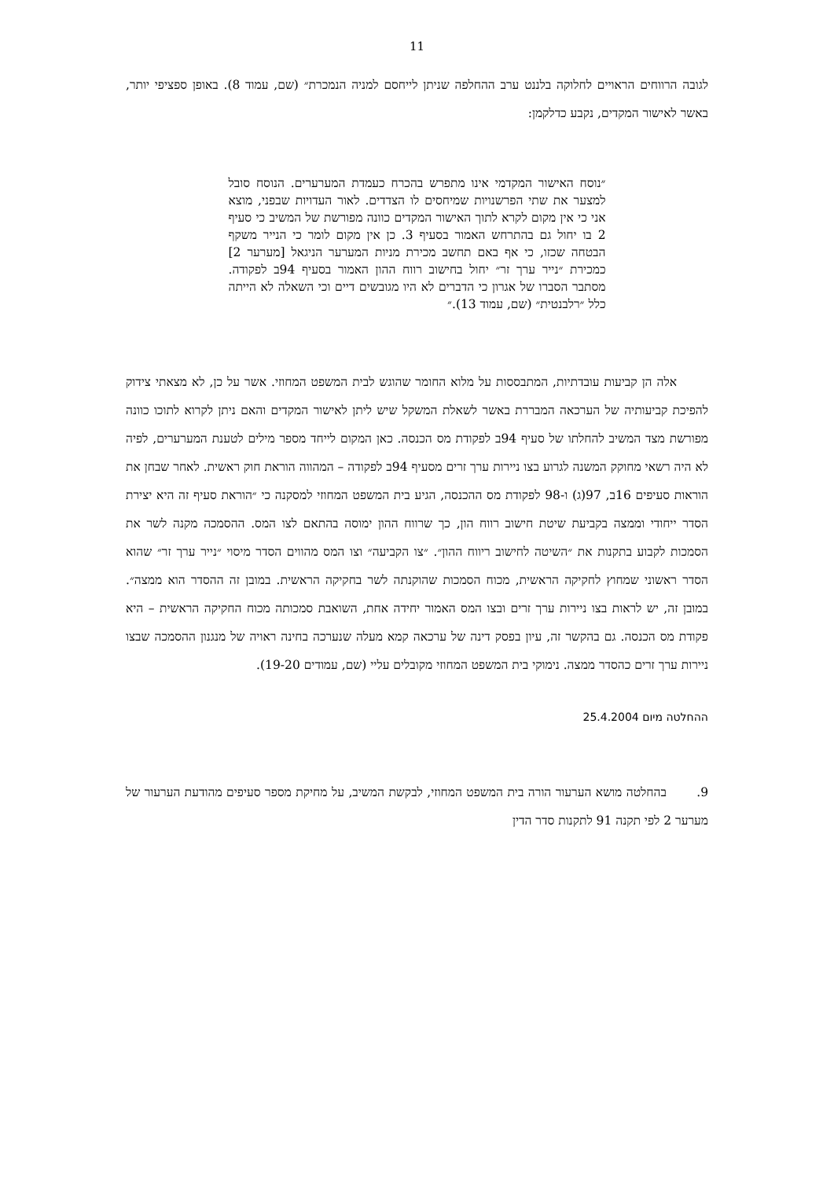11
לגובה הרווחים הראויים לחלוקה בלננט ערב ההחלפה שניתן לייחסם למניה הנמכרת״ (שם, עמוד 8). באופן ספציפי יותר, באשר לאישור המקדים, נקבע כדלקמן:
״נוסח האישור המקדמי אינו מתפרש בהכרח כעמדת המערערים. הנוסח סובל למצער את שתי הפרשנויות שמיחסים לו הצדדים. לאור העדויות שבפני, מוצא אני כי אין מקום לקרא לתוך האישור המקדים כוונה מפורשת של המשיב כי סעיף 2 בו יחול גם בהתרחש האמור בסעיף 3. כן אין מקום לומר כי הנייר משקף הבטחה שכזו, כי אף באם תחשב מכירת מניות המערער הניגאל [מערער 2] כמכירת ״נייר ערך זר״ יחול בחישוב רווח ההון האמור בסעיף 94ב לפקודה. מסתבר הסברו של אגרון כי הדברים לא היו מגובשים דיים וכי השאלה לא הייתה כלל ״רלבנטית״ (שם, עמוד 13).״
אלה הן קביעות עובדתיות, המתבססות על מלוא החומר שהוגש לבית המשפט המחוזי. אשר על כן, לא מצאתי צידוק להפיכת קביעותיה של הערכאה המבררת באשר לשאלת המשקל שיש ליתן לאישור המקדים והאם ניתן לקרוא לתוכו כוונה מפורשת מצד המשיב להחלתו של סעיף 94ב לפקודת מס הכנסה. כאן המקום לייחד מספר מילים לטענת המערערים, לפיה לא היה רשאי מחוקק המשנה לגרוע בצו ניירות ערך זרים מסעיף 94ב לפקודה – המהווה הוראת חוק ראשית. לאחר שבחן את הוראות סעיפים 16ב, 97(ג) ו-98 לפקודת מס ההכנסה, הגיע בית המשפט המחוזי למסקנה כי ״הוראת סעיף זה היא יצירת הסדר ייחודי וממצה בקביעת שיטת חישוב רווח הון, כך שרווח ההון ימוסה בהתאם לצו המס. ההסמכה מקנה לשר את הסמכות לקבוע בתקנות את ״השיטה לחישוב ריווח ההון״. ״צו הקביעה״ וצו המס מהווים הסדר מיסוי ״נייר ערך זר״ שהוא הסדר ראשוני שמחוץ לחקיקה הראשית, מכוח הסמכות שהוקנתה לשר בחקיקה הראשית. במובן זה ההסדר הוא ממצה״. במובן זה, יש לראות בצו ניירות ערך זרים ובצו המס האמור יחידה אחת, השואבת סמכותה מכוח החקיקה הראשית – היא פקודת מס הכנסה. גם בהקשר זה, עיון בפסק דינה של ערכאה קמא מעלה שנערכה בחינה ראויה של מנגנון ההסמכה שבצו ניירות ערך זרים כהסדר ממצה. נימוקי בית המשפט המחוזי מקובלים עליי (שם, עמודים 19-20).
ההחלטה מיום 25.4.2004
9. בהחלטה מושא הערעור הורה בית המשפט המחוזי, לבקשת המשיב, על מחיקת מספר סעיפים מהודעת הערעור של מערער 2 לפי תקנה 91 לתקנות סדר הדין